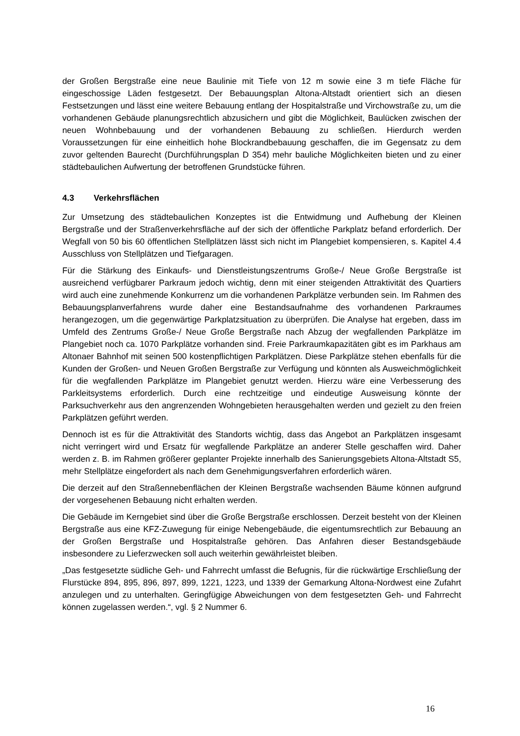der Großen Bergstraße eine neue Baulinie mit Tiefe von 12 m sowie eine 3 m tiefe Fläche für eingeschossige Läden festgesetzt. Der Bebauungsplan Altona-Altstadt orientiert sich an diesen Festsetzungen und lässt eine weitere Bebauung entlang der Hospitalstraße und Virchowstraße zu, um die vorhandenen Gebäude planungsrechtlich abzusichern und gibt die Möglichkeit, Baulücken zwischen der neuen Wohnbebauung und der vorhandenen Bebauung zu schließen. Hierdurch werden Voraussetzungen für eine einheitlich hohe Blockrandbebauung geschaffen, die im Gegensatz zu dem zuvor geltenden Baurecht (Durchführungsplan D 354) mehr bauliche Möglichkeiten bieten und zu einer städtebaulichen Aufwertung der betroffenen Grundstücke führen.
4.3 Verkehrsflächen
Zur Umsetzung des städtebaulichen Konzeptes ist die Entwidmung und Aufhebung der Kleinen Bergstraße und der Straßenverkehrsfläche auf der sich der öffentliche Parkplatz befand erforderlich. Der Wegfall von 50 bis 60 öffentlichen Stellplätzen lässt sich nicht im Plangebiet kompensieren, s. Kapitel 4.4 Ausschluss von Stellplätzen und Tiefgaragen.
Für die Stärkung des Einkaufs- und Dienstleistungszentrums Große-/ Neue Große Bergstraße ist ausreichend verfügbarer Parkraum jedoch wichtig, denn mit einer steigenden Attraktivität des Quartiers wird auch eine zunehmende Konkurrenz um die vorhandenen Parkplätze verbunden sein. Im Rahmen des Bebauungsplanverfahrens wurde daher eine Bestandsaufnahme des vorhandenen Parkraumes herangezogen, um die gegenwärtige Parkplatzsituation zu überprüfen. Die Analyse hat ergeben, dass im Umfeld des Zentrums Große-/ Neue Große Bergstraße nach Abzug der wegfallenden Parkplätze im Plangebiet noch ca. 1070 Parkplätze vorhanden sind. Freie Parkraumkapazitäten gibt es im Parkhaus am Altonaer Bahnhof mit seinen 500 kostenpflichtigen Parkplätzen. Diese Parkplätze stehen ebenfalls für die Kunden der Großen- und Neuen Großen Bergstraße zur Verfügung und könnten als Ausweichmöglichkeit für die wegfallenden Parkplätze im Plangebiet genutzt werden. Hierzu wäre eine Verbesserung des Parkleitsystems erforderlich. Durch eine rechtzeitige und eindeutige Ausweisung könnte der Parksuchverkehr aus den angrenzenden Wohngebieten herausgehalten werden und gezielt zu den freien Parkplätzen geführt werden.
Dennoch ist es für die Attraktivität des Standorts wichtig, dass das Angebot an Parkplätzen insgesamt nicht verringert wird und Ersatz für wegfallende Parkplätze an anderer Stelle geschaffen wird. Daher werden z. B. im Rahmen größerer geplanter Projekte innerhalb des Sanierungsgebiets Altona-Altstadt S5, mehr Stellplätze eingefordert als nach dem Genehmigungsverfahren erforderlich wären.
Die derzeit auf den Straßennebenflächen der Kleinen Bergstraße wachsenden Bäume können aufgrund der vorgesehenen Bebauung nicht erhalten werden.
Die Gebäude im Kerngebiet sind über die Große Bergstraße erschlossen. Derzeit besteht von der Kleinen Bergstraße aus eine KFZ-Zuwegung für einige Nebengebäude, die eigentumsrechtlich zur Bebauung an der Großen Bergstraße und Hospitalstraße gehören. Das Anfahren dieser Bestandsgebäude insbesondere zu Lieferzwecken soll auch weiterhin gewährleistet bleiben.
„Das festgesetzte südliche Geh- und Fahrrecht umfasst die Befugnis, für die rückwärtige Erschließung der Flurstücke 894, 895, 896, 897, 899, 1221, 1223, und 1339 der Gemarkung Altona-Nordwest eine Zufahrt anzulegen und zu unterhalten. Geringfügige Abweichungen von dem festgesetzten Geh- und Fahrrecht können zugelassen werden.“, vgl. § 2 Nummer 6.
16